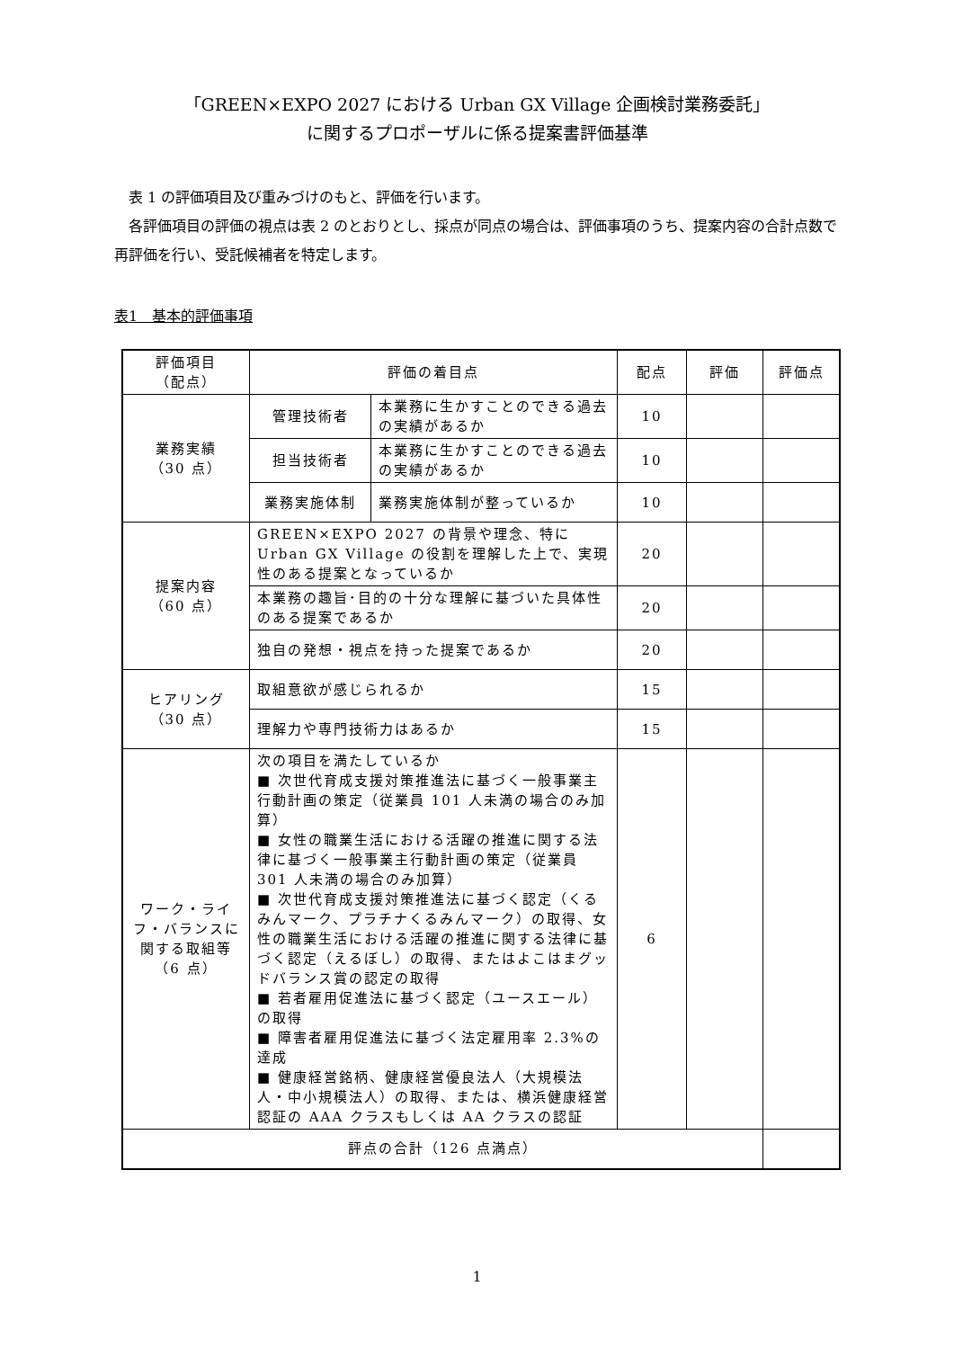「GREEN×EXPO 2027 における Urban GX Village 企画検討業務委託」
に関するプロポーザルに係る提案書評価基準
表 1 の評価項目及び重みづけのもと、評価を行います。
各評価項目の評価の視点は表 2 のとおりとし、採点が同点の場合は、評価事項のうち、提案内容の合計点数で再評価を行い、受託候補者を特定します。
表1　基本的評価事項
| 評価項目 （配点） | 評価の着目点 | | 配点 | 評価 | 評価点 |
| --- | --- | --- | --- | --- | --- |
| 業務実績 （30 点） | 管理技術者 | 本業務に生かすことのできる過去の実績があるか | 10 | | |
| | 担当技術者 | 本業務に生かすことのできる過去の実績があるか | 10 | | |
| | 業務実施体制 | 業務実施体制が整っているか | 10 | | |
| 提案内容 （60 点） | GREEN×EXPO 2027 の背景や理念、特に Urban GX Village の役割を理解した上で、実現性のある提案となっているか | | 20 | | |
| | 本業務の趣旨･目的の十分な理解に基づいた具体性のある提案であるか | | 20 | | |
| | 独自の発想・視点を持った提案であるか | | 20 | | |
| ヒアリング （30 点） | 取組意欲が感じられるか | | 15 | | |
| | 理解力や専門技術力はあるか | | 15 | | |
| ワーク・ライフ・バランスに関する取組等 （6 点） | 次の項目を満たしているか ■ 次世代育成支援対策推進法に基づく一般事業主行動計画の策定（従業員 101 人未満の場合のみ加算） ■ 女性の職業生活における活躍の推進に関する法律に基づく一般事業主行動計画の策定（従業員 301 人未満の場合のみ加算） ■ 次世代育成支援対策推進法に基づく認定（くるみんマーク、プラチナくるみんマーク）の取得、女性の職業生活における活躍の推進に関する法律に基づく認定（えるぼし）の取得、またはよこはまグッドバランス賞の認定の取得 ■ 若者雇用促進法に基づく認定（ユースエール）の取得 ■ 障害者雇用促進法に基づく法定雇用率 2.3%の達成 ■ 健康経営銘柄、健康経営優良法人（大規模法人・中小規模法人）の取得、または、横浜健康経営認証の AAA クラスもしくは AA クラスの認証 | | 6 | | |
| 評点の合計（126 点満点） | | | | | |
1